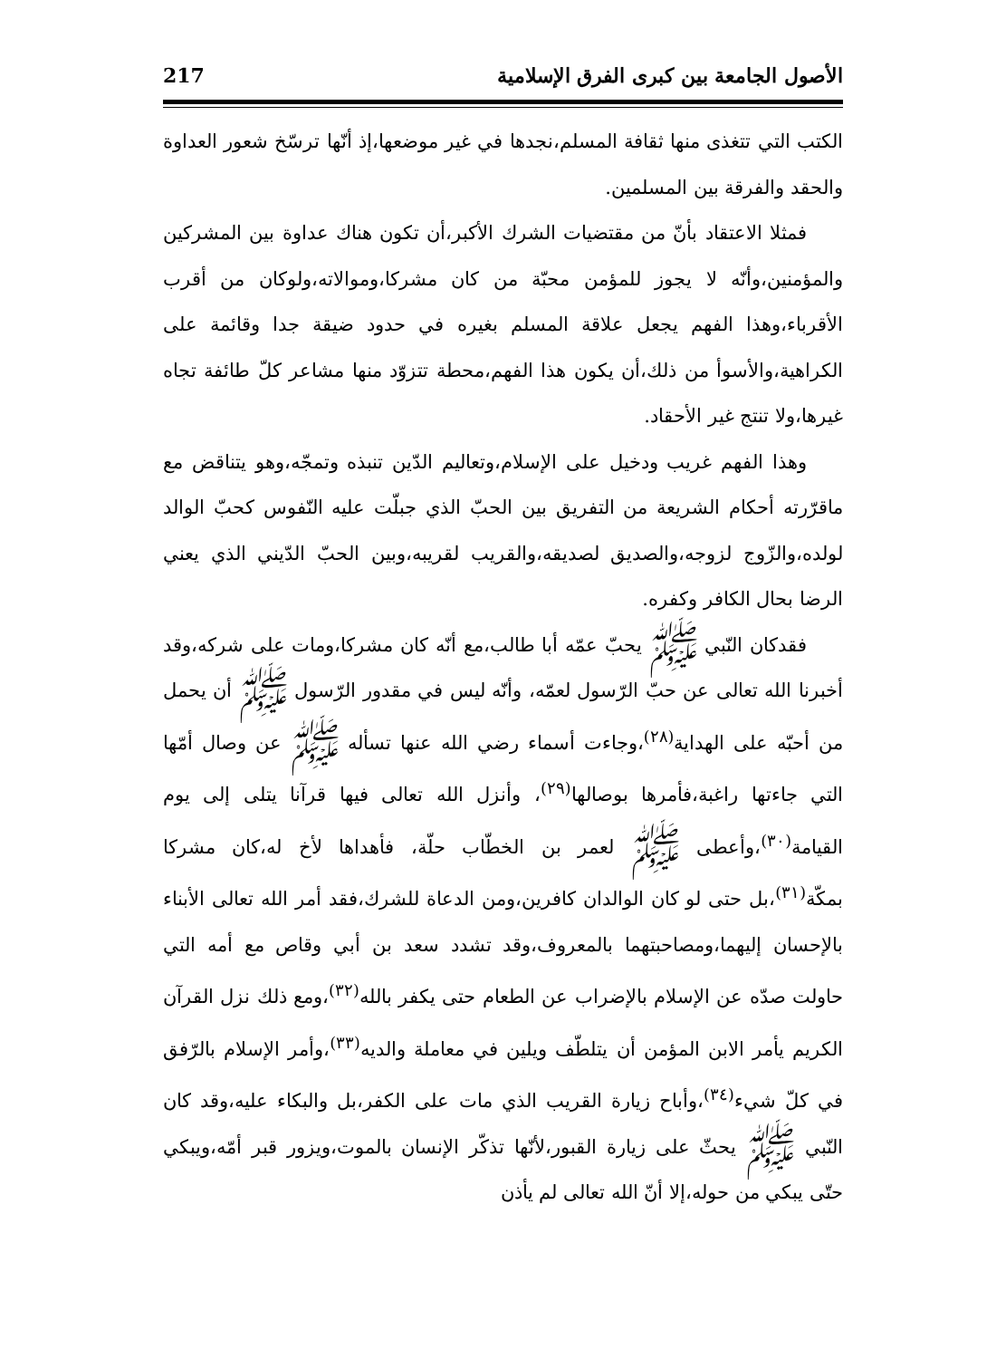الأصول الجامعة بين كبرى الفرق الإسلامية 217
الكتب التي تتغذى منها ثقافة المسلم،نجدها في غير موضعها،إذ أنّها ترسّخ شعور العداوة والحقد والفرقة بين المسلمين.
فمثلا الاعتقاد بأنّ من مقتضيات الشرك الأكبر،أن تكون هناك عداوة بين المشركين والمؤمنين،وأنّه لا يجوز للمؤمن محبّة من كان مشركا،وموالاته،ولوكان من أقرب الأقرباء،وهذا الفهم يجعل علاقة المسلم بغيره في حدود ضيقة جدا وقائمة على الكراهية،والأسوأ من ذلك،أن يكون هذا الفهم،محطة تتزوّد منها مشاعر كلّ طائفة تجاه غيرها،ولا تنتج غير الأحقاد.
وهذا الفهم غريب ودخيل على الإسلام،وتعاليم الدّين تنبذه وتمجّه،وهو يتناقض مع ماقرّرته أحكام الشريعة من التفريق بين الحبّ الذي جبلّت عليه النّفوس كحبّ الوالد لولده،والزّوج لزوجه،والصديق لصديقه،والقريب لقريبه،وبين الحبّ الدّيني الذي يعني الرضا بحال الكافر وكفره.
فقدكان النّبي ﷺ يحبّ عمّه أبا طالب،مع أنّه كان مشركا،ومات على شركه،وقد أخبرنا الله تعالى عن حبّ الرّسول لعمّه، وأنّه ليس في مقدور الرّسول ﷺ أن يحمل من أحبّه على الهداية<sup>(٢٨)</sup>،وجاءت أسماء رضي الله عنها تسأله ﷺ عن وصال أمّها التي جاءتها راغبة،فأمرها بوصالها<sup>(٢٩)</sup>، وأنزل الله تعالى فيها قرآنا يتلى إلى يوم القيامة<sup>(٣٠)</sup>،وأعطى ﷺ لعمر بن الخطّاب حلّة، فأهداها لأخ له،كان مشركا بمكّة<sup>(٣١)</sup>،بل حتى لو كان الوالدان كافرين،ومن الدعاة للشرك،فقد أمر الله تعالى الأبناء بالإحسان إليهما،ومصاحبتهما بالمعروف،وقد تشدد سعد بن أبي وقاص مع أمه التي حاولت صدّه عن الإسلام بالإضراب عن الطعام حتى يكفر بالله<sup>(٣٢)</sup>،ومع ذلك نزل القرآن الكريم يأمر الابن المؤمن أن يتلطّف ويلين في معاملة والديه<sup>(٣٣)</sup>،وأمر الإسلام بالرّفق في كلّ شيء<sup>(٣٤)</sup>،وأباح زيارة القريب الذي مات على الكفر،بل والبكاء عليه،وقد كان النّبي ﷺ يحثّ على زيارة القبور،لأنّها تذكّر الإنسان بالموت،ويزور قبر أمّه،ويبكي حتّى يبكي من حوله،إلا أنّ الله تعالى لم يأذن